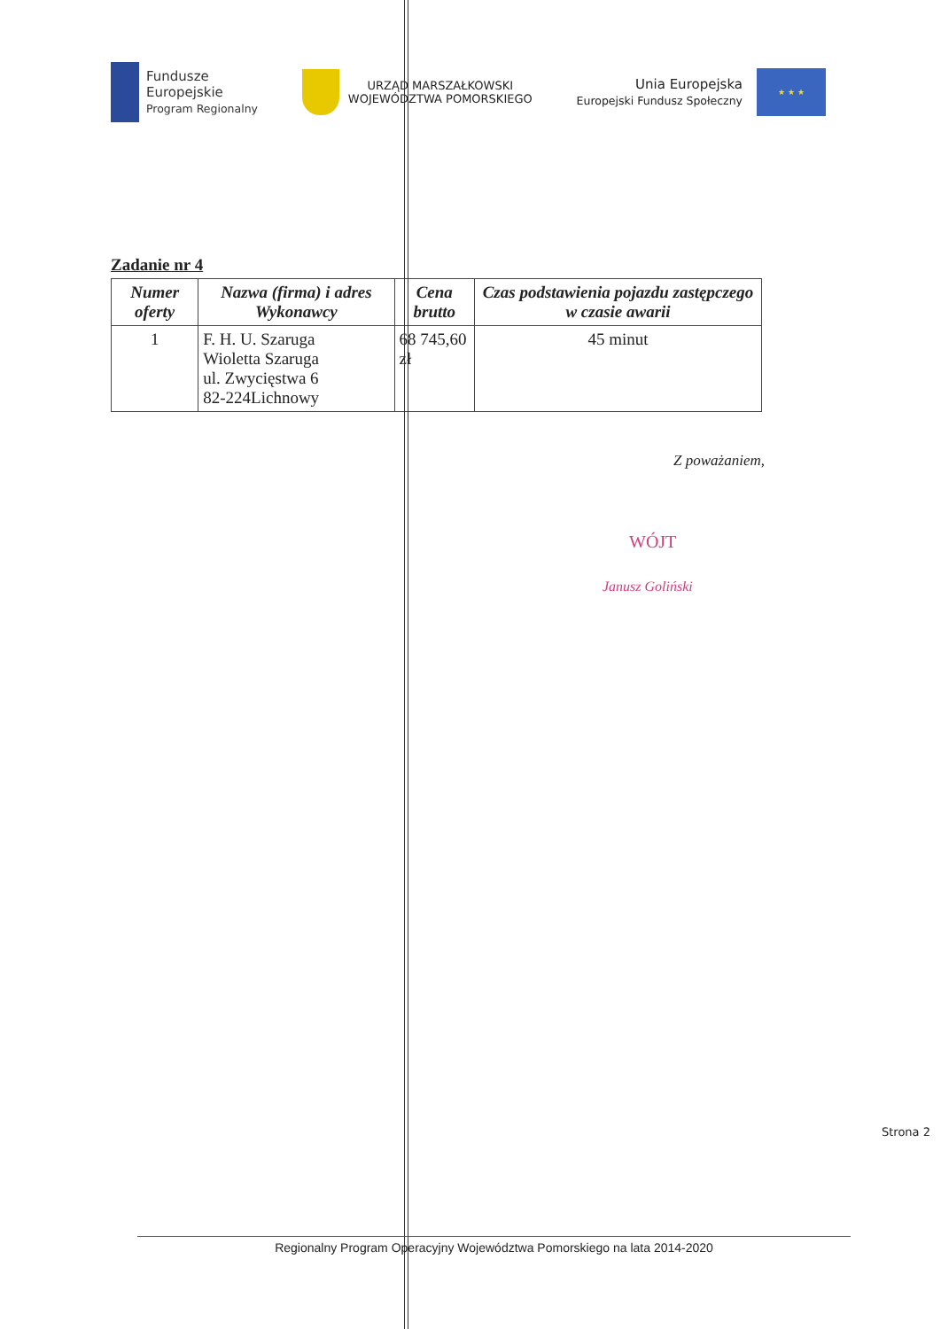Fundusze
Europejskie
Program Regionalny
URZĄD MARSZAŁKOWSKI
WOJEWÓDZTWA POMORSKIEGO
Unia Europejska
Europejski Fundusz Społeczny
★ ★ ★
Zadanie nr 4
| Numer oferty | Nazwa (firma) i adres Wykonawcy | Cena brutto | Czas podstawienia pojazdu zastępczego w czasie awarii |
| --- | --- | --- | --- |
| 1 | F. H. U. Szaruga Wioletta Szaruga ul. Zwycięstwa 6 82-224Lichnowy | 68 745,60 zł | 45 minut |
Z poważaniem,
WÓJT
Janusz Goliński
Strona 2
Regionalny Program Operacyjny Województwa Pomorskiego na lata 2014-2020